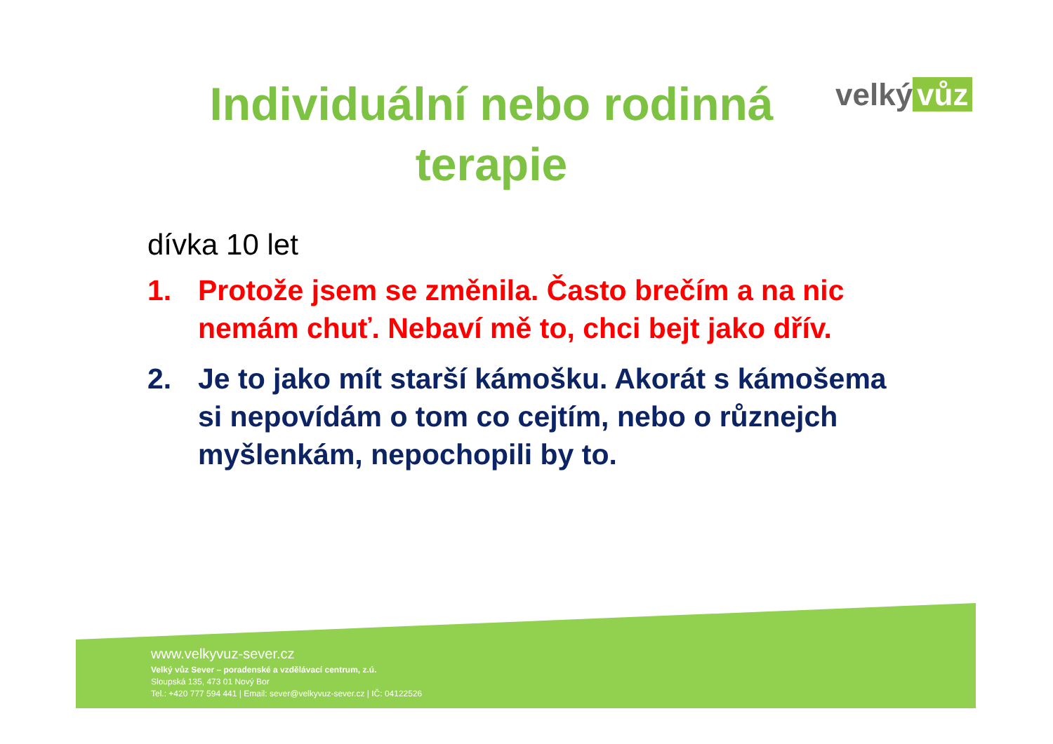velký vůz
Individuální nebo rodinná terapie
dívka 10 let
1. Protože jsem se změnila. Často brečím a na nic nemám chuť. Nebaví mě to, chci bejt jako dřív.
2. Je to jako mít starší kámošku. Akorát s kámošema si nepovídám o tom co cejtím, nebo o různejch myšlenkám, nepochopili by to.
www.velkyvuz-sever.cz
Velký vůz Sever – poradenské a vzdělávací centrum, z.ú.
Sloupská 135, 473 01 Nový Bor
Tel.: +420 777 594 441 | Email: sever@velkyvuz-sever.cz | IČ: 04122526